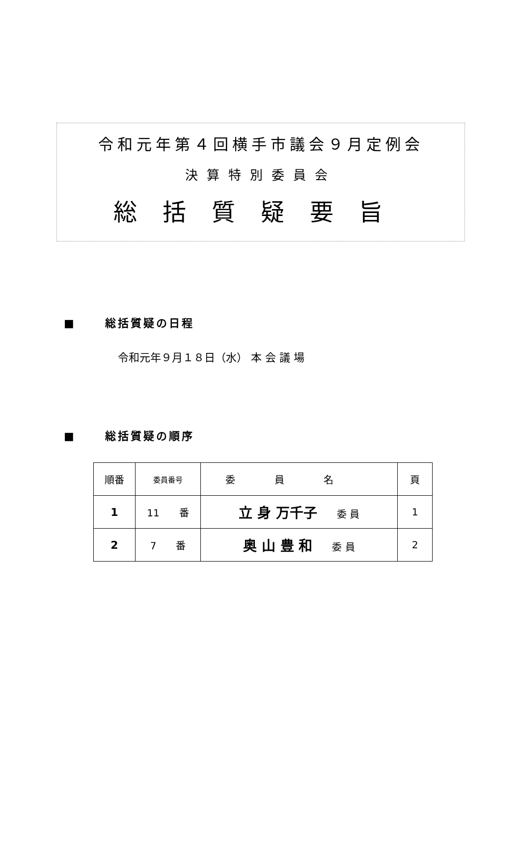令和元年第４回横手市議会９月定例会
決算特別委員会
総括質疑要旨
■ 総括質疑の日程
令和元年９月１８日（水） 本 会 議 場
■ 総括質疑の順序
| 順番 | 委員番号 | 委員名 | 頁 |
| 1 | 11 番 | 立 身 万千子 委 員 | 1 |
| 2 | 7 番 | 奥 山 豊 和 委 員 | 2 |